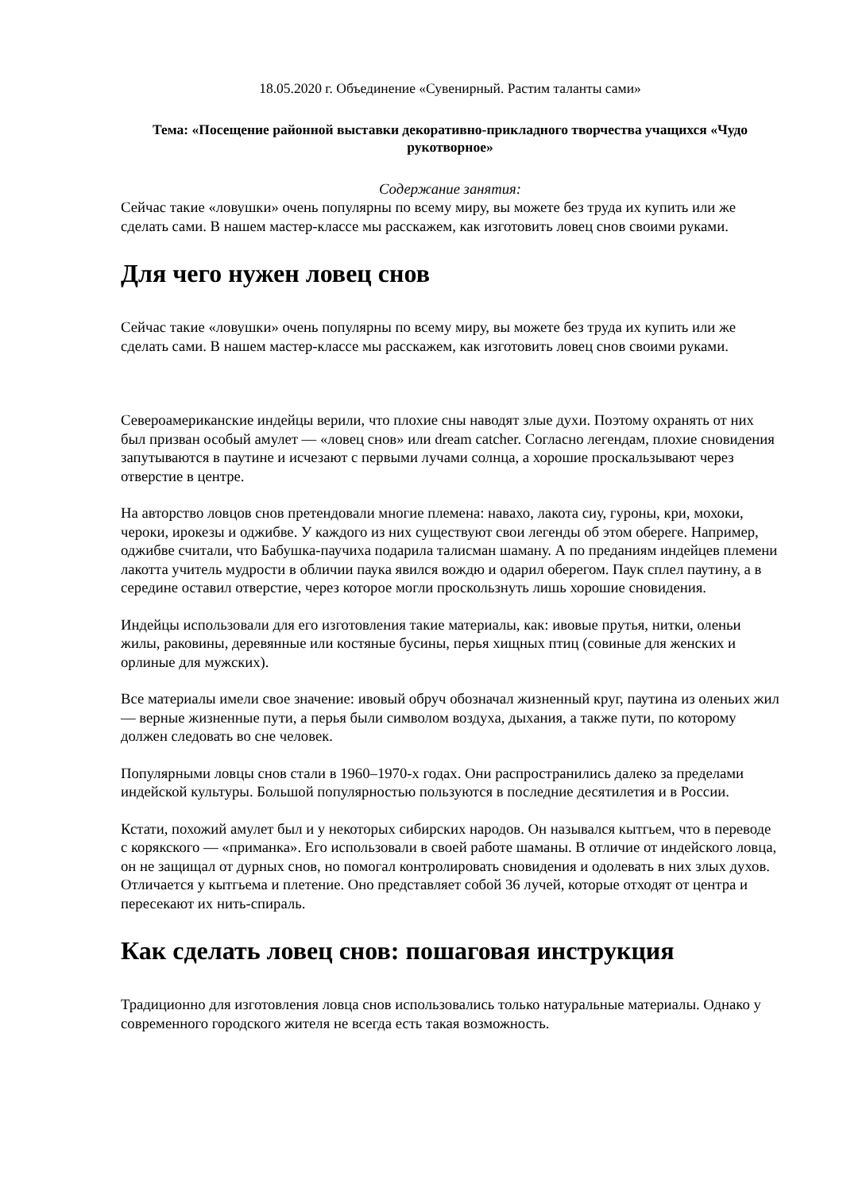18.05.2020 г. Объединение «Сувенирный. Растим таланты сами»
Тема: «Посещение районной выставки декоративно-прикладного творчества учащихся «Чудо рукотворное»
Содержание занятия:
Сейчас такие «ловушки» очень популярны по всему миру, вы можете без труда их купить или же сделать сами. В нашем мастер-классе мы расскажем, как изготовить ловец снов своими руками.
Для чего нужен ловец снов
Сейчас такие «ловушки» очень популярны по всему миру, вы можете без труда их купить или же сделать сами. В нашем мастер-классе мы расскажем, как изготовить ловец снов своими руками.
Североамериканские индейцы верили, что плохие сны наводят злые духи. Поэтому охранять от них был призван особый амулет — «ловец снов» или dream catcher. Согласно легендам, плохие сновидения запутываются в паутине и исчезают с первыми лучами солнца, а хорошие проскальзывают через отверстие в центре.
На авторство ловцов снов претендовали многие племена: навахо, лакота сиу, гуроны, кри, мохоки, чероки, ирокезы и оджибве. У каждого из них существуют свои легенды об этом обереге. Например, оджибве считали, что Бабушка-паучиха подарила талисман шаману. А по преданиям индейцев племени лакотта учитель мудрости в обличии паука явился вождю и одарил оберегом. Паук сплел паутину, а в середине оставил отверстие, через которое могли проскользнуть лишь хорошие сновидения.
Индейцы использовали для его изготовления такие материалы, как: ивовые прутья, нитки, оленьи жилы, раковины, деревянные или костяные бусины, перья хищных птиц (совиные для женских и орлиные для мужских).
Все материалы имели свое значение: ивовый обруч обозначал жизненный круг, паутина из оленьих жил — верные жизненные пути, а перья были символом воздуха, дыхания, а также пути, по которому должен следовать во сне человек.
Популярными ловцы снов стали в 1960–1970-х годах. Они распространились далеко за пределами индейской культуры. Большой популярностью пользуются в последние десятилетия и в России.
Кстати, похожий амулет был и у некоторых сибирских народов. Он назывался кытгьем, что в переводе с корякского — «приманка». Его использовали в своей работе шаманы. В отличие от индейского ловца, он не защищал от дурных снов, но помогал контролировать сновидения и одолевать в них злых духов. Отличается у кытгьема и плетение. Оно представляет собой 36 лучей, которые отходят от центра и пересекают их нить-спираль.
Как сделать ловец снов: пошаговая инструкция
Традиционно для изготовления ловца снов использовались только натуральные материалы. Однако у современного городского жителя не всегда есть такая возможность.